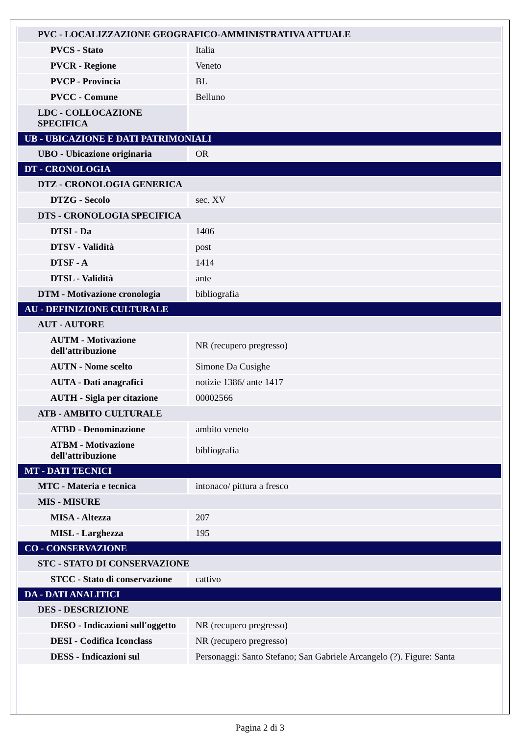| PVC - LOCALIZZAZIONE GEOGRAFICO-AMMINISTRATIVA ATTUALE | |
| PVCS - Stato | Italia |
| PVCR - Regione | Veneto |
| PVCP - Provincia | BL |
| PVCC - Comune | Belluno |
| LDC - COLLOCAZIONE SPECIFICA | |
| UB - UBICAZIONE E DATI PATRIMONIALI | |
| UBO - Ubicazione originaria | OR |
| DT - CRONOLOGIA | |
| DTZ - CRONOLOGIA GENERICA | |
| DTZG - Secolo | sec. XV |
| DTS - CRONOLOGIA SPECIFICA | |
| DTSI - Da | 1406 |
| DTSV - Validità | post |
| DTSF - A | 1414 |
| DTSL - Validità | ante |
| DTM - Motivazione cronologia | bibliografia |
| AU - DEFINIZIONE CULTURALE | |
| AUT - AUTORE | |
| AUTM - Motivazione dell'attribuzione | NR (recupero pregresso) |
| AUTN - Nome scelto | Simone Da Cusighe |
| AUTA - Dati anagrafici | notizie 1386/ ante 1417 |
| AUTH - Sigla per citazione | 00002566 |
| ATB - AMBITO CULTURALE | |
| ATBD - Denominazione | ambito veneto |
| ATBM - Motivazione dell'attribuzione | bibliografia |
| MT - DATI TECNICI | |
| MTC - Materia e tecnica | intonaco/ pittura a fresco |
| MIS - MISURE | |
| MISA - Altezza | 207 |
| MISL - Larghezza | 195 |
| CO - CONSERVAZIONE | |
| STC - STATO DI CONSERVAZIONE | |
| STCC - Stato di conservazione | cattivo |
| DA - DATI ANALITICI | |
| DES - DESCRIZIONE | |
| DESO - Indicazioni sull'oggetto | NR (recupero pregresso) |
| DESI - Codifica Iconclass | NR (recupero pregresso) |
| DESS - Indicazioni sul | Personaggi: Santo Stefano; San Gabriele Arcangelo (?). Figure: Santa |
Pagina 2 di 3